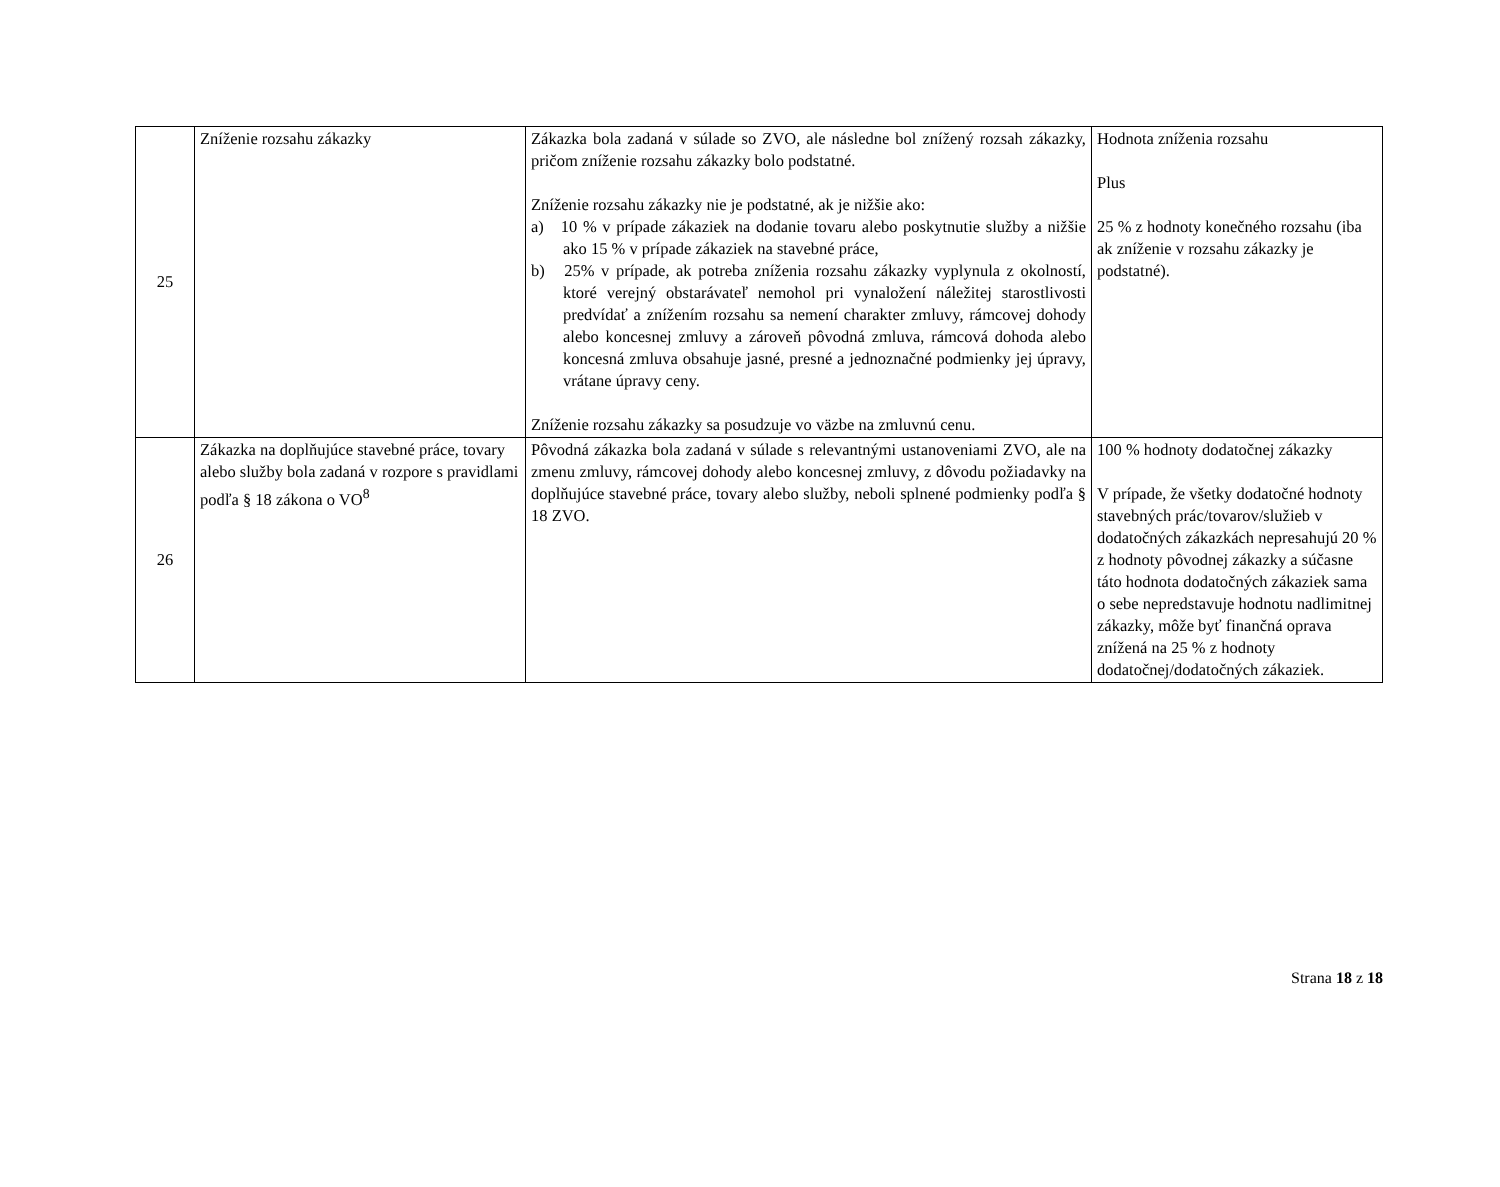| 25 | Zníženie rozsahu zákazky | Zákazka bola zadaná v súlade so ZVO, ale následne bol znížený rozsah zákazky, pričom zníženie rozsahu zákazky bolo podstatné. Zníženie rozsahu zákazky nie je podstatné, ak je nižšie ako: a) 10 % v prípade zákaziek na dodanie tovaru alebo poskytnutie služby a nižšie ako 15 % v prípade zákaziek na stavebné práce, b) 25% v prípade, ak potreba zníženia rozsahu zákazky vyplynula z okolností, ktoré verejný obstarávateľ nemohol pri vynaložení náležitej starostlivosti predvídať a znížením rozsahu sa nemení charakter zmluvy, rámcovej dohody alebo koncesnej zmluvy a zároveň pôvodná zmluva, rámcová dohoda alebo koncesná zmluva obsahuje jasné, presné a jednoznačné podmienky jej úpravy, vrátane úpravy ceny. Zníženie rozsahu zákazky sa posudzuje vo väzbe na zmluvnú cenu. | Hodnota zníženia rozsahu Plus 25 % z hodnoty konečného rozsahu (iba ak zníženie v rozsahu zákazky je podstatné). |
| 26 | Zákazka na doplňujúce stavebné práce, tovary alebo služby bola zadaná v rozpore s pravidlami podľa § 18 zákona o VO<sup>8</sup> | Pôvodná zákazka bola zadaná v súlade s relevantnými ustanoveniami ZVO, ale na zmenu zmluvy, rámcovej dohody alebo koncesnej zmluvy, z dôvodu požiadavky na doplňujúce stavebné práce, tovary alebo služby, neboli splnené podmienky podľa § 18 ZVO. | 100 % hodnoty dodatočnej zákazky V prípade, že všetky dodatočné hodnoty stavebných prác/tovarov/služieb v dodatočných zákazkách nepresahujú 20 % z hodnoty pôvodnej zákazky a súčasne táto hodnota dodatočných zákaziek sama o sebe nepredstavuje hodnotu nadlimitnej zákazky, môže byť finančná oprava znížená na 25 % z hodnoty dodatočnej/dodatočných zákaziek. |
Strana 18 z 18